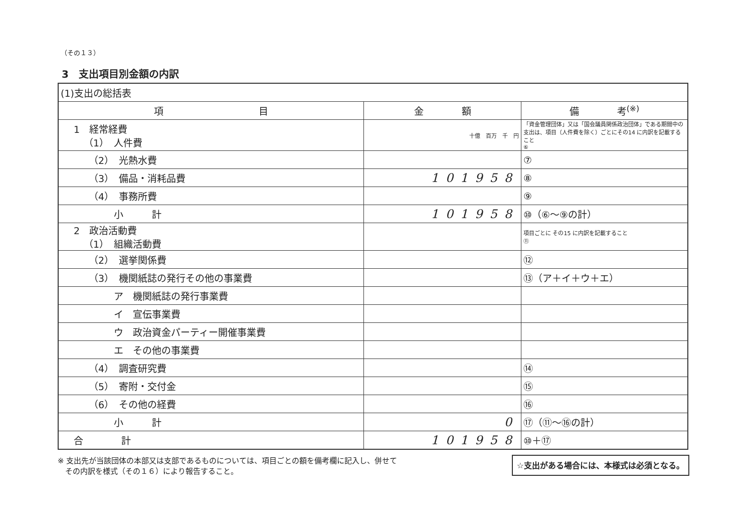（その１３）
3　支出項目別金額の内訳
| (1)支出の総括表 | | |
| 項 目 | 金 額 | 備 考<sup>(※)</sup> |
| 1 経常経費 （1） 人件費 | 十億 百万 千 円 | 「資金管理団体」又は「国会議員関係政治団体」である期間中の支出は、項目（人件費を除く）ごとにその14 に内訳を記載すること ⑥ |
| （2） 光熱水費 | | ⑦ |
| （3） 備品・消耗品費 | 101958 | ⑧ |
| （4） 事務所費 | | ⑨ |
| 小 計 | 101958 | ⑩（⑥～⑨の計） |
| 2 政治活動費 （1） 組織活動費 | | 項目ごとに その15 に内訳を記載すること ⑪ |
| （2） 選挙関係費 | | ⑫ |
| （3） 機関紙誌の発行その他の事業費 | | ⑬（ア＋イ＋ウ＋エ） |
| ア 機関紙誌の発行事業費 | | |
| イ 宣伝事業費 | | |
| ウ 政治資金パーティー開催事業費 | | |
| エ その他の事業費 | | |
| （4） 調査研究費 | | ⑭ |
| （5） 寄附・交付金 | | ⑮ |
| （6） その他の経費 | | ⑯ |
| 小 計 | 0 | ⑰（⑪～⑯の計） |
| 合 計 | 101958 | ⑩＋⑰ |
※ 支出先が当該団体の本部又は支部であるものについては、項目ごとの額を備考欄に記入し、併せて
　その内訳を様式（その１６）により報告すること。
☆支出がある場合には、本様式は必須となる。